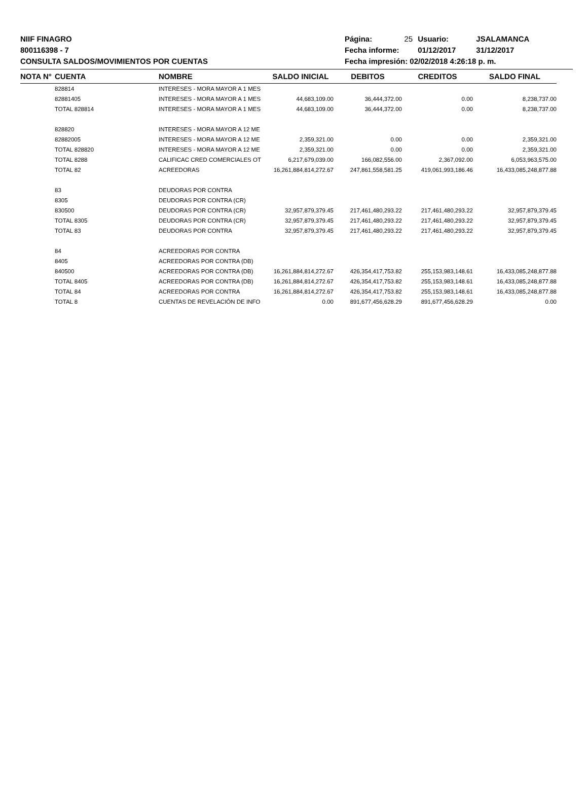NIIF FINAGRO
800116398 - 7
CONSULTA SALDOS/MOVIMIENTOS POR CUENTAS
| Página: | 25 | Usuario: | JSALAMANCA |
| Fecha informe: | | 01/12/2017 | 31/12/2017 |
| Fecha impresión: 02/02/2018 4:26:18 p. m. | | | |
| NOTA N° | CUENTA | NOMBRE | SALDO INICIAL | DEBITOS | CREDITOS | SALDO FINAL |
| --- | --- | --- | --- | --- | --- | --- |
| | 828814 | INTERESES - MORA MAYOR A 1 MES | | | | |
| | 82881405 | INTERESES - MORA MAYOR A 1 MES | 44,683,109.00 | 36,444,372.00 | 0.00 | 8,238,737.00 |
| | TOTAL 828814 | INTERESES - MORA MAYOR A 1 MES | 44,683,109.00 | 36,444,372.00 | 0.00 | 8,238,737.00 |
| | 828820 | INTERESES - MORA MAYOR A 12 ME | | | | |
| | 82882005 | INTERESES - MORA MAYOR A 12 ME | 2,359,321.00 | 0.00 | 0.00 | 2,359,321.00 |
| | TOTAL 828820 | INTERESES - MORA MAYOR A 12 ME | 2,359,321.00 | 0.00 | 0.00 | 2,359,321.00 |
| | TOTAL 8288 | CALIFICAC CRED COMERCIALES OT | 6,217,679,039.00 | 166,082,556.00 | 2,367,092.00 | 6,053,963,575.00 |
| | TOTAL 82 | ACREEDORAS | 16,261,884,814,272.67 | 247,861,558,581.25 | 419,061,993,186.46 | 16,433,085,248,877.88 |
| | 83 | DEUDORAS POR CONTRA | | | | |
| | 8305 | DEUDORAS POR CONTRA (CR) | | | | |
| | 830500 | DEUDORAS POR CONTRA (CR) | 32,957,879,379.45 | 217,461,480,293.22 | 217,461,480,293.22 | 32,957,879,379.45 |
| | TOTAL 8305 | DEUDORAS POR CONTRA (CR) | 32,957,879,379.45 | 217,461,480,293.22 | 217,461,480,293.22 | 32,957,879,379.45 |
| | TOTAL 83 | DEUDORAS POR CONTRA | 32,957,879,379.45 | 217,461,480,293.22 | 217,461,480,293.22 | 32,957,879,379.45 |
| | 84 | ACREEDORAS POR CONTRA | | | | |
| | 8405 | ACREEDORAS POR CONTRA (DB) | | | | |
| | 840500 | ACREEDORAS POR CONTRA (DB) | 16,261,884,814,272.67 | 426,354,417,753.82 | 255,153,983,148.61 | 16,433,085,248,877.88 |
| | TOTAL 8405 | ACREEDORAS POR CONTRA (DB) | 16,261,884,814,272.67 | 426,354,417,753.82 | 255,153,983,148.61 | 16,433,085,248,877.88 |
| | TOTAL 84 | ACREEDORAS POR CONTRA | 16,261,884,814,272.67 | 426,354,417,753.82 | 255,153,983,148.61 | 16,433,085,248,877.88 |
| | TOTAL 8 | CUENTAS DE REVELACIÓN DE INFO | 0.00 | 891,677,456,628.29 | 891,677,456,628.29 | 0.00 |